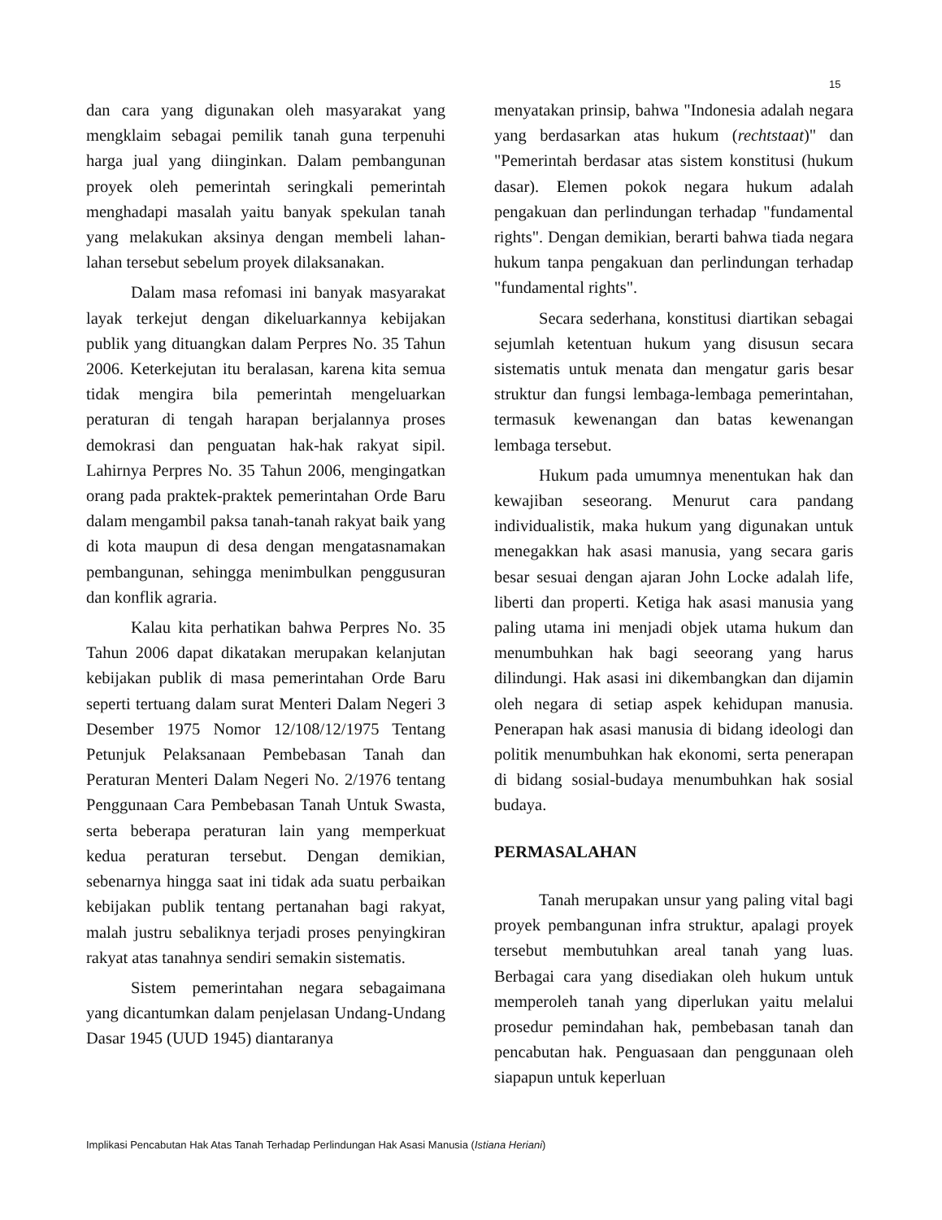15
dan cara yang digunakan oleh masyarakat yang mengklaim sebagai pemilik tanah guna terpenuhi harga jual yang diinginkan. Dalam pembangunan proyek oleh pemerintah seringkali pemerintah menghadapi masalah yaitu banyak spekulan tanah yang melakukan aksinya dengan membeli lahan-lahan tersebut sebelum proyek dilaksanakan.
Dalam masa refomasi ini banyak masyarakat layak terkejut dengan dikeluarkannya kebijakan publik yang dituangkan dalam Perpres No. 35 Tahun 2006. Keterkejutan itu beralasan, karena kita semua tidak mengira bila pemerintah mengeluarkan peraturan di tengah harapan berjalannya proses demokrasi dan penguatan hak-hak rakyat sipil. Lahirnya Perpres No. 35 Tahun 2006, mengingatkan orang pada praktek-praktek pemerintahan Orde Baru dalam mengambil paksa tanah-tanah rakyat baik yang di kota maupun di desa dengan mengatasnamakan pembangunan, sehingga menimbulkan penggusuran dan konflik agraria.
Kalau kita perhatikan bahwa Perpres No. 35 Tahun 2006 dapat dikatakan merupakan kelanjutan kebijakan publik di masa pemerintahan Orde Baru seperti tertuang dalam surat Menteri Dalam Negeri 3 Desember 1975 Nomor 12/108/12/1975 Tentang Petunjuk Pelaksanaan Pembebasan Tanah dan Peraturan Menteri Dalam Negeri No. 2/1976 tentang Penggunaan Cara Pembebasan Tanah Untuk Swasta, serta beberapa peraturan lain yang memperkuat kedua peraturan tersebut. Dengan demikian, sebenarnya hingga saat ini tidak ada suatu perbaikan kebijakan publik tentang pertanahan bagi rakyat, malah justru sebaliknya terjadi proses penyingkiran rakyat atas tanahnya sendiri semakin sistematis.
Sistem pemerintahan negara sebagaimana yang dicantumkan dalam penjelasan Undang-Undang Dasar 1945 (UUD 1945) diantaranya
menyatakan prinsip, bahwa "Indonesia adalah negara yang berdasarkan atas hukum (rechtstaat)" dan "Pemerintah berdasar atas sistem konstitusi (hukum dasar). Elemen pokok negara hukum adalah pengakuan dan perlindungan terhadap "fundamental rights". Dengan demikian, berarti bahwa tiada negara hukum tanpa pengakuan dan perlindungan terhadap "fundamental rights".
Secara sederhana, konstitusi diartikan sebagai sejumlah ketentuan hukum yang disusun secara sistematis untuk menata dan mengatur garis besar struktur dan fungsi lembaga-lembaga pemerintahan, termasuk kewenangan dan batas kewenangan lembaga tersebut.
Hukum pada umumnya menentukan hak dan kewajiban seseorang. Menurut cara pandang individualistik, maka hukum yang digunakan untuk menegakkan hak asasi manusia, yang secara garis besar sesuai dengan ajaran John Locke adalah life, liberti dan properti. Ketiga hak asasi manusia yang paling utama ini menjadi objek utama hukum dan menumbuhkan hak bagi seeorang yang harus dilindungi. Hak asasi ini dikembangkan dan dijamin oleh negara di setiap aspek kehidupan manusia. Penerapan hak asasi manusia di bidang ideologi dan politik menumbuhkan hak ekonomi, serta penerapan di bidang sosial-budaya menumbuhkan hak sosial budaya.
PERMASALAHAN
Tanah merupakan unsur yang paling vital bagi proyek pembangunan infra struktur, apalagi proyek tersebut membutuhkan areal tanah yang luas. Berbagai cara yang disediakan oleh hukum untuk memperoleh tanah yang diperlukan yaitu melalui prosedur pemindahan hak, pembebasan tanah dan pencabutan hak. Penguasaan dan penggunaan oleh siapapun untuk keperluan
Implikasi Pencabutan Hak Atas Tanah Terhadap Perlindungan Hak Asasi Manusia (Istiana Heriani)